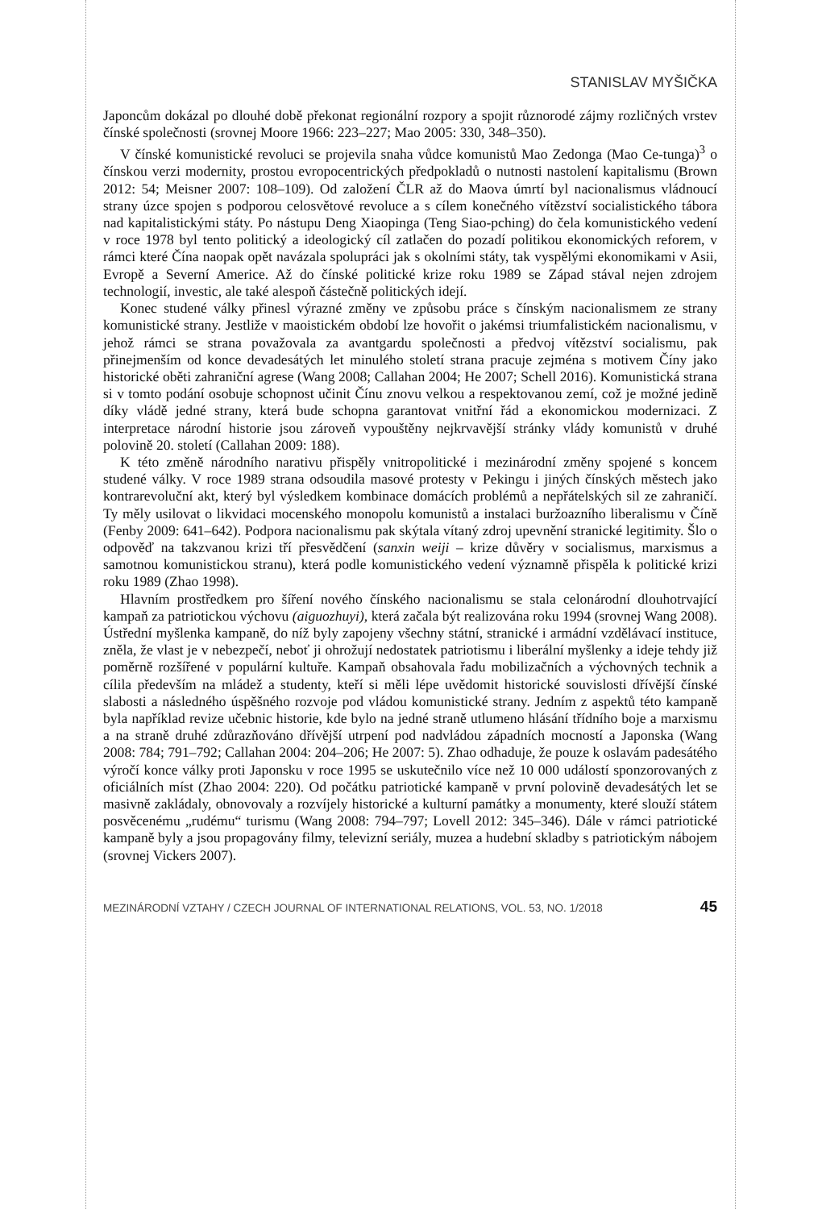STANISLAV MYŠIČKA
Japoncům dokázal po dlouhé době překonat regionální rozpory a spojit různorodé zájmy rozličných vrstev čínské společnosti (srovnej Moore 1966: 223–227; Mao 2005: 330, 348–350).
V čínské komunistické revoluci se projevila snaha vůdce komunistů Mao Zedonga (Mao Ce-tunga)<sup>3</sup> o čínskou verzi modernity, prostou evropocentrických předpokladů o nutnosti nastolení kapitalismu (Brown 2012: 54; Meisner 2007: 108–109). Od založení ČLR až do Maova úmrtí byl nacionalismus vládnoucí strany úzce spojen s podporou celosvětové revoluce a s cílem konečného vítězství socialistického tábora nad kapitalistickými státy. Po nástupu Deng Xiaopinga (Teng Siao-pching) do čela komunistického vedení v roce 1978 byl tento politický a ideologický cíl zatlačen do pozadí politikou ekonomických reforem, v rámci které Čína naopak opět navázala spolupráci jak s okolními státy, tak vyspělými ekonomikami v Asii, Evropě a Severní Americe. Až do čínské politické krize roku 1989 se Západ stával nejen zdrojem technologií, investic, ale také alespoň částečně politických idejí.
Konec studené války přinesl výrazné změny ve způsobu práce s čínským nacionalismem ze strany komunistické strany. Jestliže v maoistickém období lze hovořit o jakémsi triumfalistickém nacionalismu, v jehož rámci se strana považovala za avantgardu společnosti a předvoj vítězství socialismu, pak přinejmenším od konce devadesátých let minulého století strana pracuje zejména s motivem Číny jako historické oběti zahraniční agrese (Wang 2008; Callahan 2004; He 2007; Schell 2016). Komunistická strana si v tomto podání osobuje schopnost učinit Čínu znovu velkou a respektovanou zemí, což je možné jedině díky vládě jedné strany, která bude schopna garantovat vnitřní řád a ekonomickou modernizaci. Z interpretace národní historie jsou zároveň vypouštěny nejkrvavější stránky vlády komunistů v druhé polovině 20. století (Callahan 2009: 188).
K této změně národního narativu přispěly vnitropolitické i mezinárodní změny spojené s koncem studené války. V roce 1989 strana odsoudila masové protesty v Pekingu i jiných čínských městech jako kontrarevoluční akt, který byl výsledkem kombinace domácích problémů a nepřátelských sil ze zahraničí. Ty měly usilovat o likvidaci mocenského monopolu komunistů a instalaci buržoazního liberalismu v Číně (Fenby 2009: 641–642). Podpora nacionalismu pak skýtala vítaný zdroj upevnění stranické legitimity. Šlo o odpověď na takzvanou krizi tří přesvědčení (sanxin weiji – krize důvěry v socialismus, marxismus a samotnou komunistickou stranu), která podle komunistického vedení významně přispěla k politické krizi roku 1989 (Zhao 1998).
Hlavním prostředkem pro šíření nového čínského nacionalismu se stala celonárodní dlouhotrvající kampaň za patriotickou výchovu (aiguozhuyi), která začala být realizována roku 1994 (srovnej Wang 2008). Ústřední myšlenka kampaně, do níž byly zapojeny všechny státní, stranické i armádní vzdělávací instituce, zněla, že vlast je v nebezpečí, neboť ji ohrožují nedostatek patriotismu i liberální myšlenky a ideje tehdy již poměrně rozšířené v populární kultuře. Kampaň obsahovala řadu mobilizačních a výchovných technik a cílila především na mládež a studenty, kteří si měli lépe uvědomit historické souvislosti dřívější čínské slabosti a následného úspěšného rozvoje pod vládou komunistické strany. Jedním z aspektů této kampaně byla například revize učebnic historie, kde bylo na jedné straně utlumeno hlásání třídního boje a marxismu a na straně druhé zdůrazňováno dřívější utrpení pod nadvládou západních mocností a Japonska (Wang 2008: 784; 791–792; Callahan 2004: 204–206; He 2007: 5). Zhao odhaduje, že pouze k oslavám padesátého výročí konce války proti Japonsku v roce 1995 se uskutečnilo více než 10 000 událostí sponzorovaných z oficiálních míst (Zhao 2004: 220). Od počátku patriotické kampaně v první polovině devadesátých let se masivně zakládaly, obnovovaly a rozvíjely historické a kulturní památky a monumenty, které slouží státem posvěcenému „rudému“ turismu (Wang 2008: 794–797; Lovell 2012: 345–346). Dále v rámci patriotické kampaně byly a jsou propagovány filmy, televizní seriály, muzea a hudební skladby s patriotickým nábojem (srovnej Vickers 2007).
MEZINÁRODNÍ VZTAHY / CZECH JOURNAL OF INTERNATIONAL RELATIONS, VOL. 53, NO. 1/2018 45